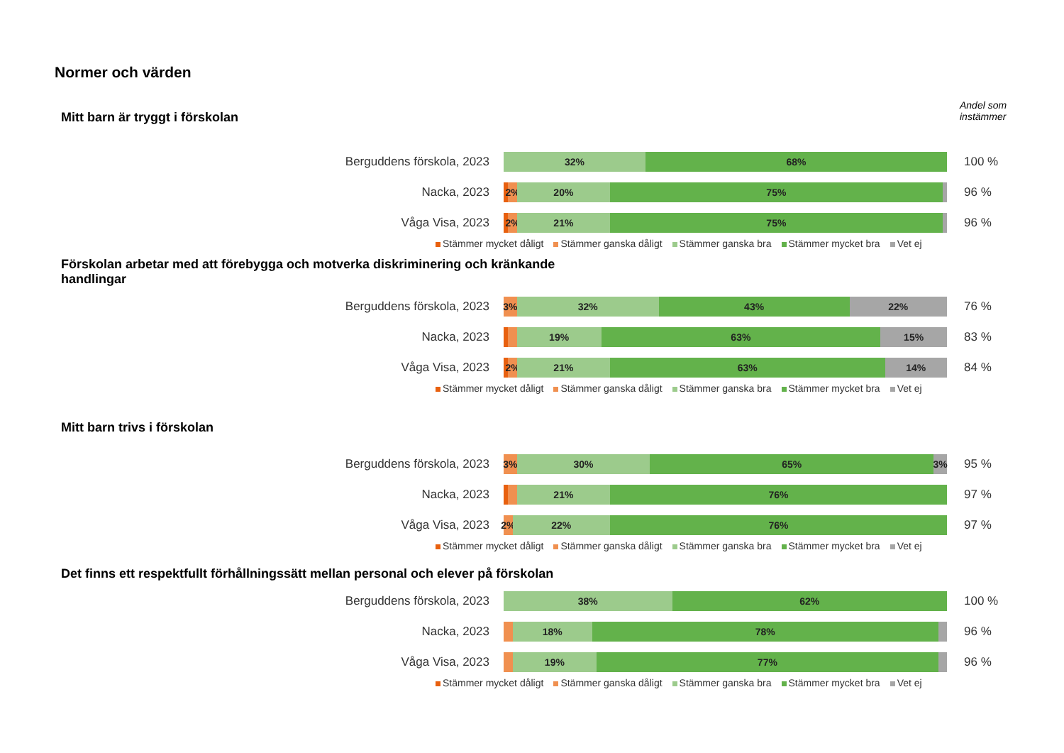Normer och värden
Andel som
instämmer
Mitt barn är tryggt i förskolan
Berguddens förskola, 2023
32% 68%
100 %
Nacka, 2023
2% 20% 75%
96 %
Våga Visa, 2023
2% 21% 75%
96 %
Stämmer mycket dåligt Stämmer ganska dåligt Stämmer ganska bra Stämmer mycket bra Vet ej
Förskolan arbetar med att förebygga och motverka diskriminering och kränkande handlingar
Berguddens förskola, 2023
3% 32% 43% 22%
76 %
Nacka, 2023
19% 63% 15%
83 %
Våga Visa, 2023
2% 21% 63% 14%
84 %
Stämmer mycket dåligt Stämmer ganska dåligt Stämmer ganska bra Stämmer mycket bra Vet ej
Mitt barn trivs i förskolan
Berguddens förskola, 2023
3% 30% 65% 3%
95 %
Nacka, 2023
21% 76%
97 %
Våga Visa, 2023
2% 22% 76%
97 %
Stämmer mycket dåligt Stämmer ganska dåligt Stämmer ganska bra Stämmer mycket bra Vet ej
Det finns ett respektfullt förhållningssätt mellan personal och elever på förskolan
Berguddens förskola, 2023
38% 62%
100 %
Nacka, 2023
18% 78%
96 %
Våga Visa, 2023
19% 77%
96 %
Stämmer mycket dåligt Stämmer ganska dåligt Stämmer ganska bra Stämmer mycket bra Vet ej